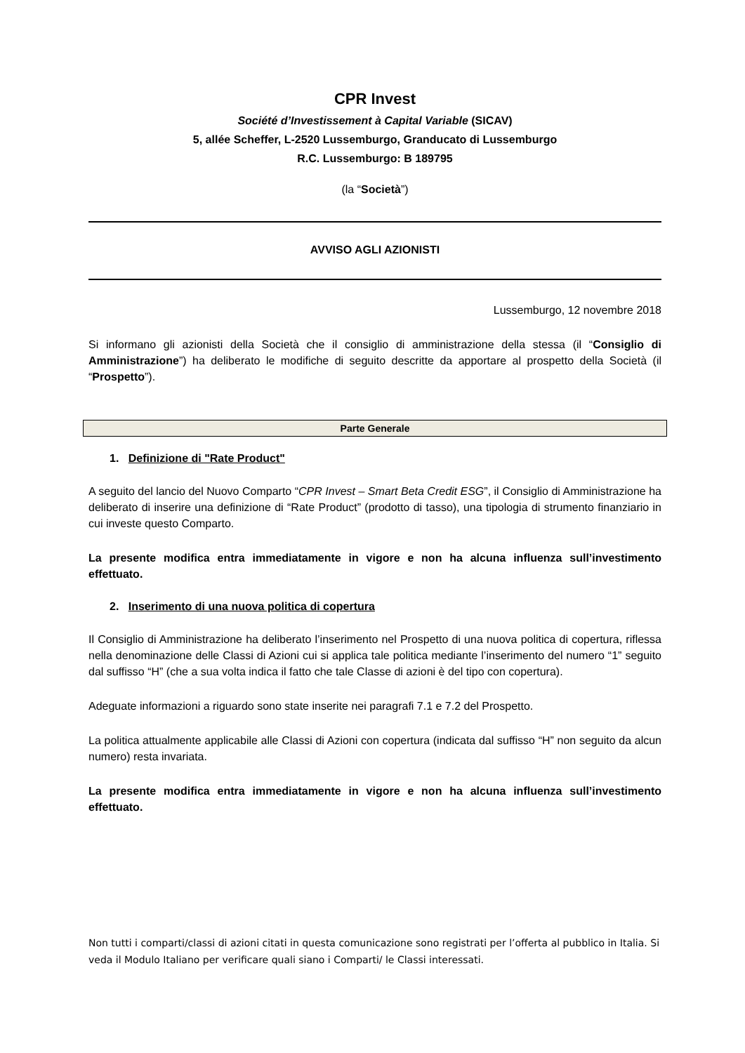CPR Invest
Société d’Investissement à Capital Variable (SICAV)
5, allée Scheffer, L-2520 Lussemburgo, Granducato di Lussemburgo
R.C. Lussemburgo: B 189795
(la “Società”)
AVVISO AGLI AZIONISTI
Lussemburgo, 12 novembre 2018
Si informano gli azionisti della Società che il consiglio di amministrazione della stessa (il “Consiglio di Amministrazione”) ha deliberato le modifiche di seguito descritte da apportare al prospetto della Società (il “Prospetto”).
Parte Generale
1. Definizione di "Rate Product"
A seguito del lancio del Nuovo Comparto “CPR Invest – Smart Beta Credit ESG”, il Consiglio di Amministrazione ha deliberato di inserire una definizione di “Rate Product” (prodotto di tasso), una tipologia di strumento finanziario in cui investe questo Comparto.
La presente modifica entra immediatamente in vigore e non ha alcuna influenza sull’investimento effettuato.
2. Inserimento di una nuova politica di copertura
Il Consiglio di Amministrazione ha deliberato l’inserimento nel Prospetto di una nuova politica di copertura, riflessa nella denominazione delle Classi di Azioni cui si applica tale politica mediante l’inserimento del numero “1” seguito dal suffisso “H” (che a sua volta indica il fatto che tale Classe di azioni è del tipo con copertura).
Adeguate informazioni a riguardo sono state inserite nei paragrafi 7.1 e 7.2 del Prospetto.
La politica attualmente applicabile alle Classi di Azioni con copertura (indicata dal suffisso “H” non seguito da alcun numero) resta invariata.
La presente modifica entra immediatamente in vigore e non ha alcuna influenza sull’investimento effettuato.
Non tutti i comparti/classi di azioni citati in questa comunicazione sono registrati per l’offerta al pubblico in Italia. Si veda il Modulo Italiano per verificare quali siano i Comparti/ le Classi interessati.